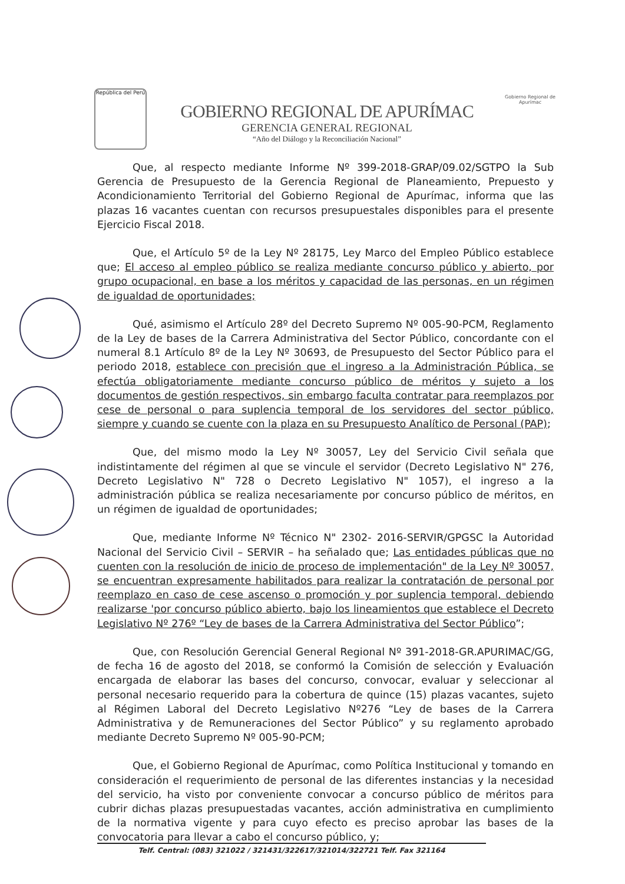República del Perú
GOBIERNO REGIONAL DE APURÍMAC
GERENCIA GENERAL REGIONAL
“Año del Diálogo y la Reconciliación Nacional”
Gobierno Regional de Apurímac
Que, al respecto mediante Informe Nº 399-2018-GRAP/09.02/SGTPO la Sub Gerencia de Presupuesto de la Gerencia Regional de Planeamiento, Prepuesto y Acondicionamiento Territorial del Gobierno Regional de Apurímac, informa que las plazas 16 vacantes cuentan con recursos presupuestales disponibles para el presente Ejercicio Fiscal 2018.
Que, el Artículo 5º de la Ley Nº 28175, Ley Marco del Empleo Público establece que; El acceso al empleo público se realiza mediante concurso público y abierto, por grupo ocupacional, en base a los méritos y capacidad de las personas, en un régimen de igualdad de oportunidades;
Qué, asimismo el Artículo 28º del Decreto Supremo Nº 005-90-PCM, Reglamento de la Ley de bases de la Carrera Administrativa del Sector Público, concordante con el numeral 8.1 Artículo 8º de la Ley Nº 30693, de Presupuesto del Sector Público para el periodo 2018, establece con precisión que el ingreso a la Administración Pública, se efectúa obligatoriamente mediante concurso público de méritos y sujeto a los documentos de gestión respectivos, sin embargo faculta contratar para reemplazos por cese de personal o para suplencia temporal de los servidores del sector público, siempre y cuando se cuente con la plaza en su Presupuesto Analítico de Personal (PAP);
Que, del mismo modo la Ley Nº 30057, Ley del Servicio Civil señala que indistintamente del régimen al que se vincule el servidor (Decreto Legislativo N" 276, Decreto Legislativo N" 728 o Decreto Legislativo N" 1057), el ingreso a la administración pública se realiza necesariamente por concurso público de méritos, en un régimen de igualdad de oportunidades;
Que, mediante Informe Nº Técnico N" 2302- 2016-SERVIR/GPGSC la Autoridad Nacional del Servicio Civil – SERVIR – ha señalado que; Las entidades públicas que no cuenten con la resolución de inicio de proceso de implementación" de la Ley Nº 30057, se encuentran expresamente habilitados para realizar la contratación de personal por reemplazo en caso de cese ascenso o promoción y por suplencia temporal, debiendo realizarse 'por concurso público abierto, bajo los lineamientos que establece el Decreto Legislativo Nº 276º “Ley de bases de la Carrera Administrativa del Sector Público”;
Que, con Resolución Gerencial General Regional Nº 391-2018-GR.APURIMAC/GG, de fecha 16 de agosto del 2018, se conformó la Comisión de selección y Evaluación encargada de elaborar las bases del concurso, convocar, evaluar y seleccionar al personal necesario requerido para la cobertura de quince (15) plazas vacantes, sujeto al Régimen Laboral del Decreto Legislativo Nº276 “Ley de bases de la Carrera Administrativa y de Remuneraciones del Sector Público” y su reglamento aprobado mediante Decreto Supremo Nº 005-90-PCM;
Que, el Gobierno Regional de Apurímac, como Política Institucional y tomando en consideración el requerimiento de personal de las diferentes instancias y la necesidad del servicio, ha visto por conveniente convocar a concurso público de méritos para cubrir dichas plazas presupuestadas vacantes, acción administrativa en cumplimiento de la normativa vigente y para cuyo efecto es preciso aprobar las bases de la convocatoria para llevar a cabo el concurso público, y;
Telf. Central: (083) 321022 / 321431/322617/321014/322721 Telf. Fax 321164